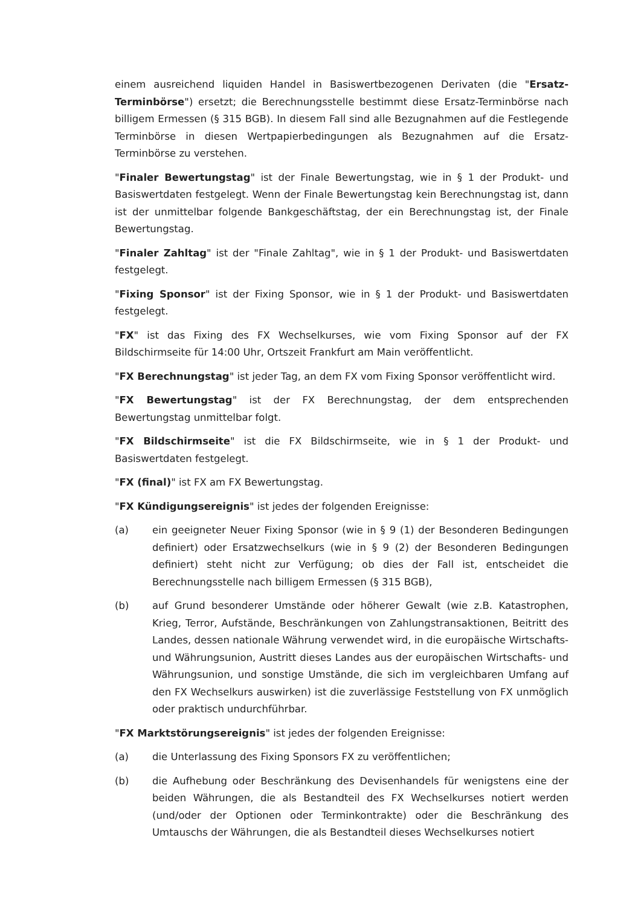einem ausreichend liquiden Handel in Basiswertbezogenen Derivaten (die "Ersatz-Terminbörse") ersetzt; die Berechnungsstelle bestimmt diese Ersatz-Terminbörse nach billigem Ermessen (§ 315 BGB). In diesem Fall sind alle Bezugnahmen auf die Festlegende Terminbörse in diesen Wertpapierbedingungen als Bezugnahmen auf die Ersatz-Terminbörse zu verstehen.
"Finaler Bewertungstag" ist der Finale Bewertungstag, wie in § 1 der Produkt- und Basiswertdaten festgelegt. Wenn der Finale Bewertungstag kein Berechnungstag ist, dann ist der unmittelbar folgende Bankgeschäftstag, der ein Berechnungstag ist, der Finale Bewertungstag.
"Finaler Zahltag" ist der "Finale Zahltag", wie in § 1 der Produkt- und Basiswertdaten festgelegt.
"Fixing Sponsor" ist der Fixing Sponsor, wie in § 1 der Produkt- und Basiswertdaten festgelegt.
"FX" ist das Fixing des FX Wechselkurses, wie vom Fixing Sponsor auf der FX Bildschirmseite für 14:00 Uhr, Ortszeit Frankfurt am Main veröffentlicht.
"FX Berechnungstag" ist jeder Tag, an dem FX vom Fixing Sponsor veröffentlicht wird.
"FX Bewertungstag" ist der FX Berechnungstag, der dem entsprechenden Bewertungstag unmittelbar folgt.
"FX Bildschirmseite" ist die FX Bildschirmseite, wie in § 1 der Produkt- und Basiswertdaten festgelegt.
"FX (final)" ist FX am FX Bewertungstag.
"FX Kündigungsereignis" ist jedes der folgenden Ereignisse:
(a) ein geeigneter Neuer Fixing Sponsor (wie in § 9 (1) der Besonderen Bedingungen definiert) oder Ersatzwechselkurs (wie in § 9 (2) der Besonderen Bedingungen definiert) steht nicht zur Verfügung; ob dies der Fall ist, entscheidet die Berechnungsstelle nach billigem Ermessen (§ 315 BGB),
(b) auf Grund besonderer Umstände oder höherer Gewalt (wie z.B. Katastrophen, Krieg, Terror, Aufstände, Beschränkungen von Zahlungstransaktionen, Beitritt des Landes, dessen nationale Währung verwendet wird, in die europäische Wirtschafts- und Währungsunion, Austritt dieses Landes aus der europäischen Wirtschafts- und Währungsunion, und sonstige Umstände, die sich im vergleichbaren Umfang auf den FX Wechselkurs auswirken) ist die zuverlässige Feststellung von FX unmöglich oder praktisch undurchführbar.
"FX Marktstörungsereignis" ist jedes der folgenden Ereignisse:
(a) die Unterlassung des Fixing Sponsors FX zu veröffentlichen;
(b) die Aufhebung oder Beschränkung des Devisenhandels für wenigstens eine der beiden Währungen, die als Bestandteil des FX Wechselkurses notiert werden (und/oder der Optionen oder Terminkontrakte) oder die Beschränkung des Umtauschs der Währungen, die als Bestandteil dieses Wechselkurses notiert